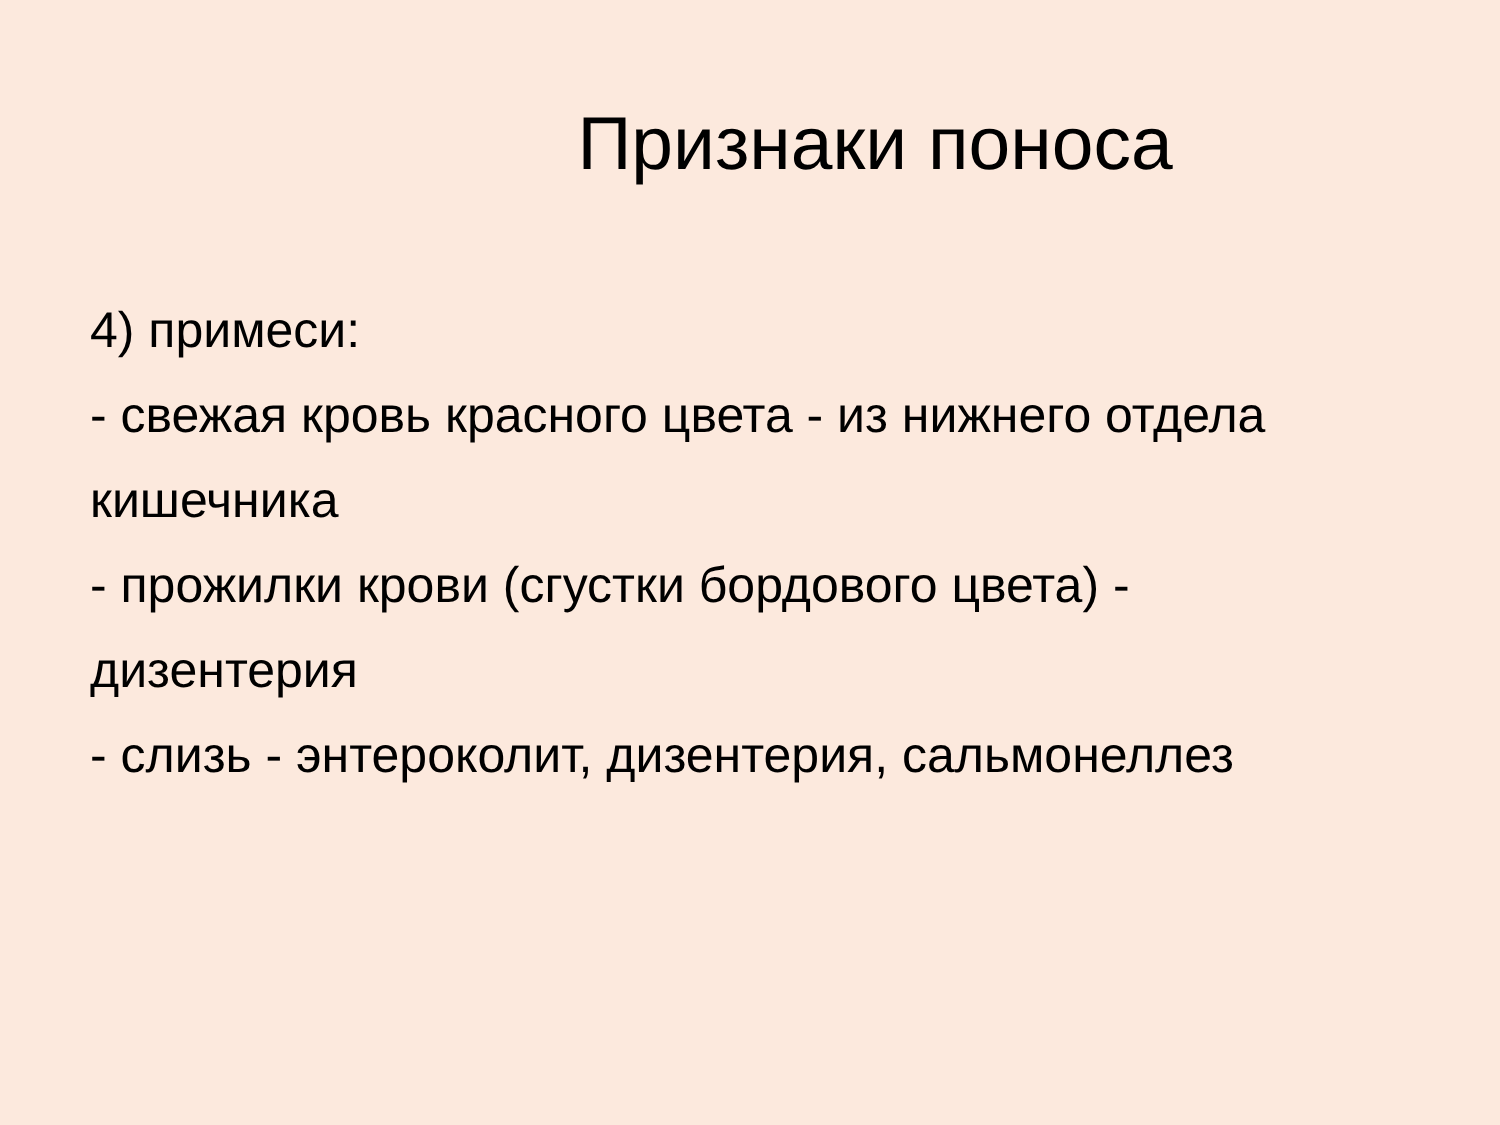Признаки поноса
4) примеси:
- свежая кровь красного цвета - из нижнего отдела кишечника
- прожилки крови (сгустки бордового цвета) - дизентерия
- слизь - энтероколит, дизентерия, сальмонеллез